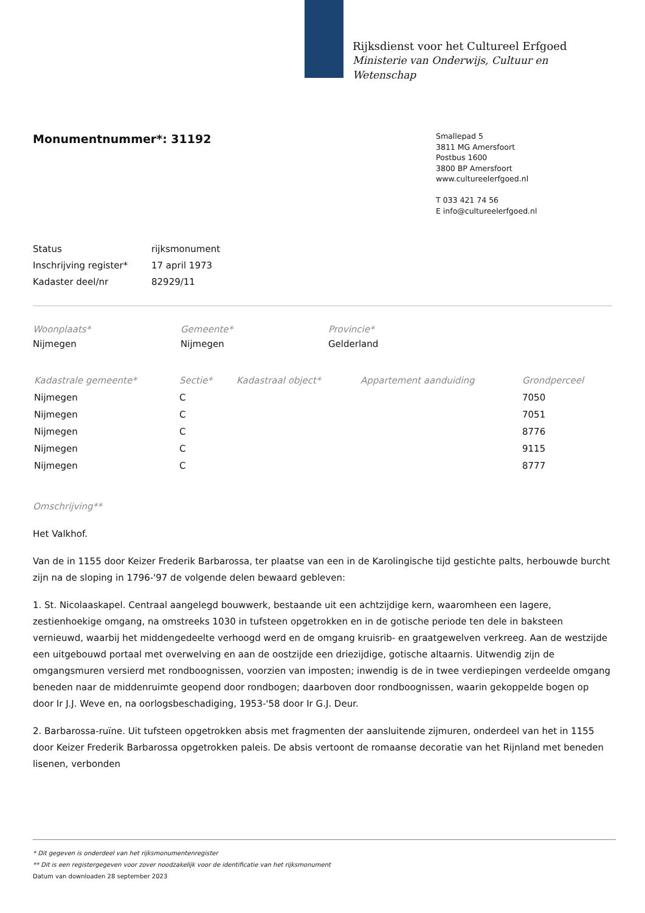Rijksdienst voor het Cultureel Erfgoed
Ministerie van Onderwijs, Cultuur en
Wetenschap
Monumentnummer*: 31192
Smallepad 5
3811 MG Amersfoort
Postbus 1600
3800 BP Amersfoort
www.cultureelerfgoed.nl
T 033 421 74 56
E info@cultureelerfgoed.nl
| Status | rijksmonument |
| Inschrijving register* | 17 april 1973 |
| Kadaster deel/nr | 82929/11 |
| Woonplaats* | Gemeente* | Provincie* |
| --- | --- | --- |
| Nijmegen | Nijmegen | Gelderland |
| Kadastrale gemeente* | Sectie* | Kadastraal object* | Appartement aanduiding | Grondperceel |
| --- | --- | --- | --- | --- |
| Nijmegen | C | | | 7050 |
| Nijmegen | C | | | 7051 |
| Nijmegen | C | | | 8776 |
| Nijmegen | C | | | 9115 |
| Nijmegen | C | | | 8777 |
Omschrijving**
Het Valkhof.
Van de in 1155 door Keizer Frederik Barbarossa, ter plaatse van een in de Karolingische tijd gestichte palts, herbouwde burcht zijn na de sloping in 1796-'97 de volgende delen bewaard gebleven:
1. St. Nicolaaskapel. Centraal aangelegd bouwwerk, bestaande uit een achtzijdige kern, waaromheen een lagere, zestienhoekige omgang, na omstreeks 1030 in tufsteen opgetrokken en in de gotische periode ten dele in baksteen vernieuwd, waarbij het middengedeelte verhoogd werd en de omgang kruisrib- en graatgewelven verkreeg. Aan de westzijde een uitgebouwd portaal met overwelving en aan de oostzijde een driezijdige, gotische altaarnis. Uitwendig zijn de omgangsmuren versierd met rondboognissen, voorzien van imposten; inwendig is de in twee verdiepingen verdeelde omgang beneden naar de middenruimte geopend door rondbogen; daarboven door rondboognissen, waarin gekoppelde bogen op door Ir J.J. Weve en, na oorlogsbeschadiging, 1953-'58 door Ir G.J. Deur.
2. Barbarossa-ruïne. Uit tufsteen opgetrokken absis met fragmenten der aansluitende zijmuren, onderdeel van het in 1155 door Keizer Frederik Barbarossa opgetrokken paleis. De absis vertoont de romaanse decoratie van het Rijnland met beneden lisenen, verbonden
* Dit gegeven is onderdeel van het rijksmonumentenregister
** Dit is een registergegeven voor zover noodzakelijk voor de identificatie van het rijksmonument
Datum van downloaden 28 september 2023